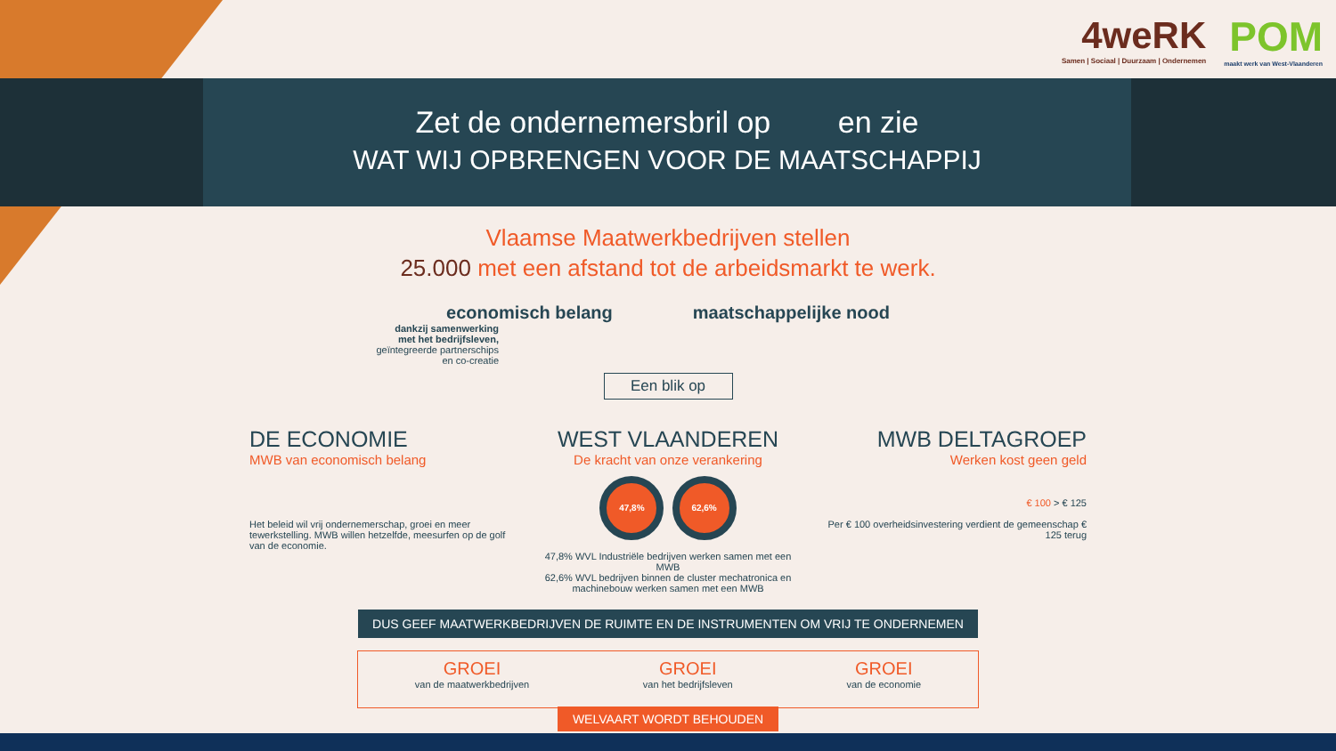4weRK
Samen | Sociaal | Duurzaam | Ondernemen
POM
maakt werk van West-Vlaanderen
Zet de ondernemersbril op en zie
WAT WIJ OPBRENGEN VOOR DE MAATSCHAPPIJ
Vlaamse Maatwerkbedrijven stellen
25.000 met een afstand tot de arbeidsmarkt te werk.
economisch belang maatschappelijke nood
dankzij samenwerking
met het bedrijfsleven,
geïntegreerde partnerschips
en co-creatie
Een blik op
DE ECONOMIE
MWB van economisch belang
Het beleid wil vrij ondernemerschap, groei en meer tewerkstelling. MWB willen hetzelfde, meesurfen op de golf van de economie.
WEST VLAANDEREN
De kracht van onze verankering
47,8% 62,6%
47,8% WVL Industriële bedrijven werken samen met een MWB
62,6% WVL bedrijven binnen de cluster mechatronica en machinebouw werken samen met een MWB
MWB DELTAGROEP
Werken kost geen geld
€ 100 > € 125
Per € 100 overheidsinvestering verdient de gemeenschap € 125 terug
DUS GEEF MAATWERKBEDRIJVEN DE RUIMTE EN DE INSTRUMENTEN OM VRIJ TE ONDERNEMEN
GROEI
van de maatwerkbedrijven
GROEI
van het bedrijfsleven
GROEI
van de economie
WELVAART WORDT BEHOUDEN